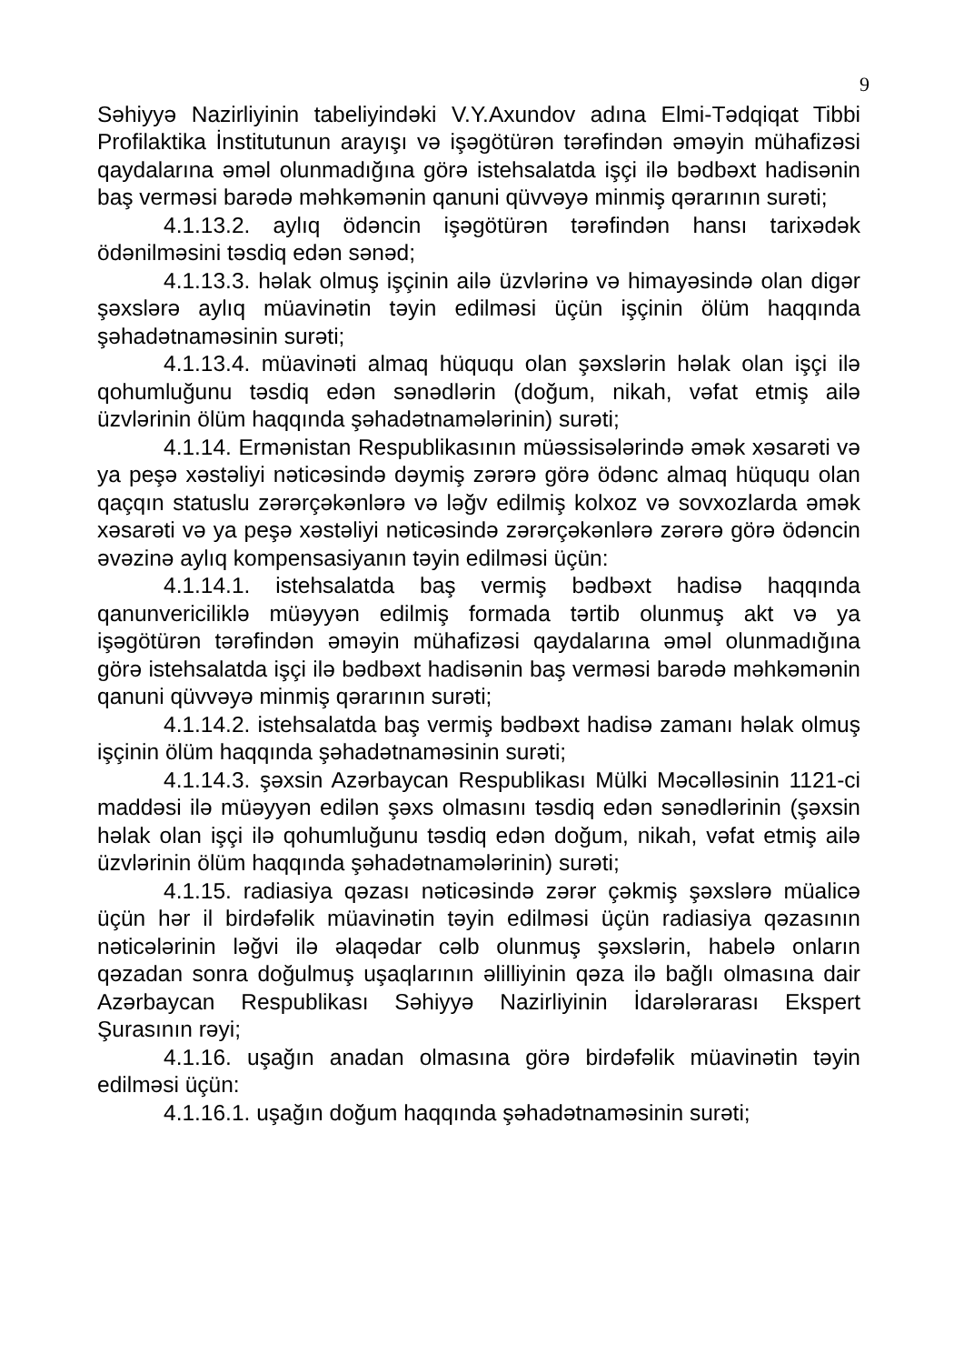9
Səhiyyə Nazirliyinin tabeliyindəki V.Y.Axundov adına Elmi-Tədqiqat Tibbi Profilaktika İnstitutunun arayışı və işəgötürən tərəfindən əməyin mühafizəsi qaydalarına əməl olunmadığına görə istehsalatda işçi ilə bədbəxt hadisənin baş verməsi barədə məhkəmənin qanuni qüvvəyə minmiş qərarının surəti;
4.1.13.2. aylıq ödəncin işəgötürən tərəfindən hansı tarixədək ödənilməsini təsdiq edən sənəd;
4.1.13.3. həlak olmuş işçinin ailə üzvlərinə və himayəsində olan digər şəxslərə aylıq müavinətin təyin edilməsi üçün işçinin ölüm haqqında şəhadətnaməsinin surəti;
4.1.13.4. müavinəti almaq hüququ olan şəxslərin həlak olan işçi ilə qohumluğunu təsdiq edən sənədlərin (doğum, nikah, vəfat etmiş ailə üzvlərinin ölüm haqqında şəhadətnamələrinin) surəti;
4.1.14. Ermənistan Respublikasının müəssisələrində əmək xəsarəti və ya peşə xəstəliyi nəticəsində dəymiş zərərə görə ödənc almaq hüququ olan qaçqın statuslu zərərçəkənlərə və ləğv edilmiş kolxoz və sovxozlarda əmək xəsarəti və ya peşə xəstəliyi nəticəsində zərərçəkənlərə zərərə görə ödəncin əvəzinə aylıq kompensasiyanın təyin edilməsi üçün:
4.1.14.1. istehsalatda baş vermiş bədbəxt hadisə haqqında qanunvericiliklə müəyyən edilmiş formada tərtib olunmuş akt və ya işəgötürən tərəfindən əməyin mühafizəsi qaydalarına əməl olunmadığına görə istehsalatda işçi ilə bədbəxt hadisənin baş verməsi barədə məhkəmənin qanuni qüvvəyə minmiş qərarının surəti;
4.1.14.2. istehsalatda baş vermiş bədbəxt hadisə zamanı həlak olmuş işçinin ölüm haqqında şəhadətnaməsinin surəti;
4.1.14.3. şəxsin Azərbaycan Respublikası Mülki Məcəlləsinin 1121-ci maddəsi ilə müəyyən edilən şəxs olmasını təsdiq edən sənədlərinin (şəxsin həlak olan işçi ilə qohumluğunu təsdiq edən doğum, nikah, vəfat etmiş ailə üzvlərinin ölüm haqqında şəhadətnamələrinin) surəti;
4.1.15. radiasiya qəzası nəticəsində zərər çəkmiş şəxslərə müalicə üçün hər il birdəfəlik müavinətin təyin edilməsi üçün radiasiya qəzasının nəticələrinin ləğvi ilə əlaqədar cəlb olunmuş şəxslərin, habelə onların qəzadan sonra doğulmuş uşaqlarının əlilliyinin qəza ilə bağlı olmasına dair Azərbaycan Respublikası Səhiyyə Nazirliyinin İdarələrarası Ekspert Şurasının rəyi;
4.1.16. uşağın anadan olmasına görə birdəfəlik müavinətin təyin edilməsi üçün:
4.1.16.1. uşağın doğum haqqında şəhadətnaməsinin surəti;